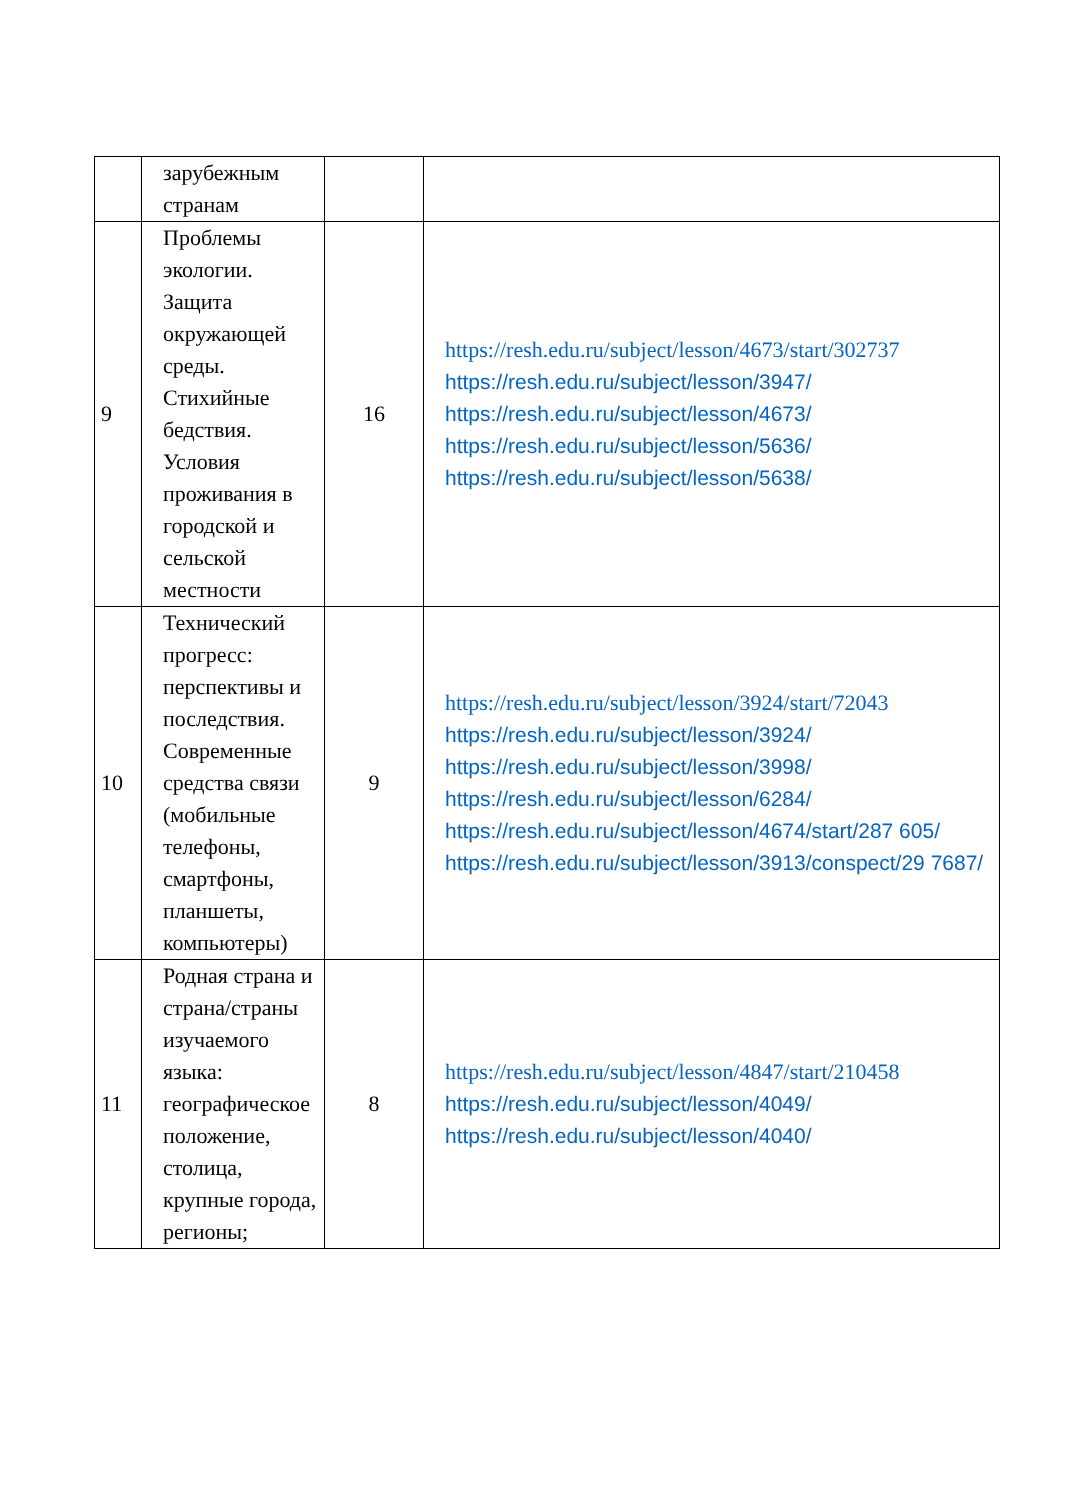| | зарубежным странам | | |
| 9 | Проблемы экологии. Защита окружающей среды. Стихийные бедствия. Условия проживания в городской и сельской местности | 16 | https://resh.edu.ru/subject/lesson/4673/start/302737 https://resh.edu.ru/subject/lesson/3947/ https://resh.edu.ru/subject/lesson/4673/ https://resh.edu.ru/subject/lesson/5636/ https://resh.edu.ru/subject/lesson/5638/ |
| 10 | Технический прогресс: перспективы и последствия. Современные средства связи (мобильные телефоны, смартфоны, планшеты, компьютеры) | 9 | https://resh.edu.ru/subject/lesson/3924/start/72043 https://resh.edu.ru/subject/lesson/3924/ https://resh.edu.ru/subject/lesson/3998/ https://resh.edu.ru/subject/lesson/6284/ https://resh.edu.ru/subject/lesson/4674/start/287 605/ https://resh.edu.ru/subject/lesson/3913/conspect/29 7687/ |
| 11 | Родная страна и страна/страны изучаемого языка: географическое положение, столица, крупные города, регионы; | 8 | https://resh.edu.ru/subject/lesson/4847/start/210458 https://resh.edu.ru/subject/lesson/4049/ https://resh.edu.ru/subject/lesson/4040/ |